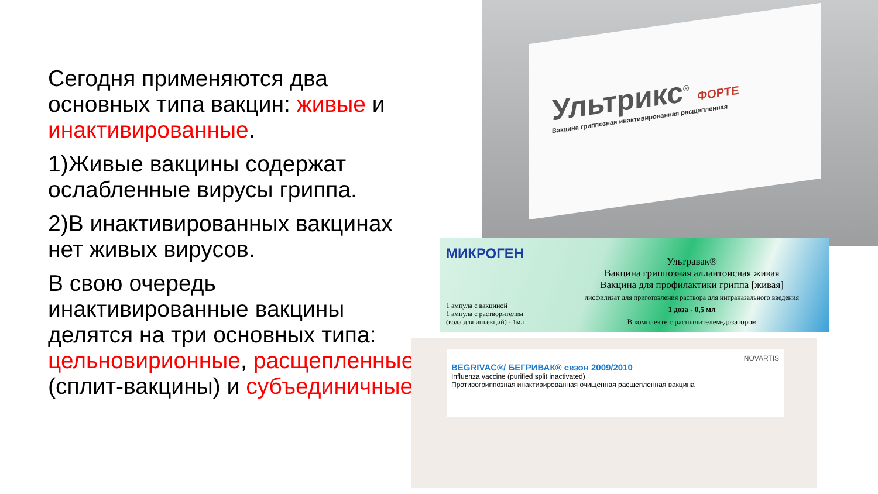Сегодня применяются два основных типа вакцин: живые и инактивированные.
1)Живые вакцины содержат ослабленные вирусы гриппа.
2)В инактивированных вакцинах нет живых вирусов.
В свою очередь инактивированные вакцины делятся на три основных типа: цельновирионные, расщепленные (сплит-вакцины) и субъединичные.
Ультрикс<sup>®</sup> ФОРТЕ
Вакцина гриппозная инактивированная расщепленная
МИКРОГЕН
Ультравак®
Вакцина гриппозная аллантоисная живая
Вакцина для профилактики гриппа [живая]
лиофилизат для приготовления раствора для интраназального введения
1 доза - 0,5 мл
В комплекте с распылителем-дозатором
1 ампула с вакциной
1 ампула с растворителем
(вода для инъекций) - 1мл
NOVARTIS
BEGRIVAC®/ БЕГРИВАК® сезон 2009/2010
Influenza vaccine (purified split inactivated)
Противогриппозная инактивированная очищенная расщепленная вакцина